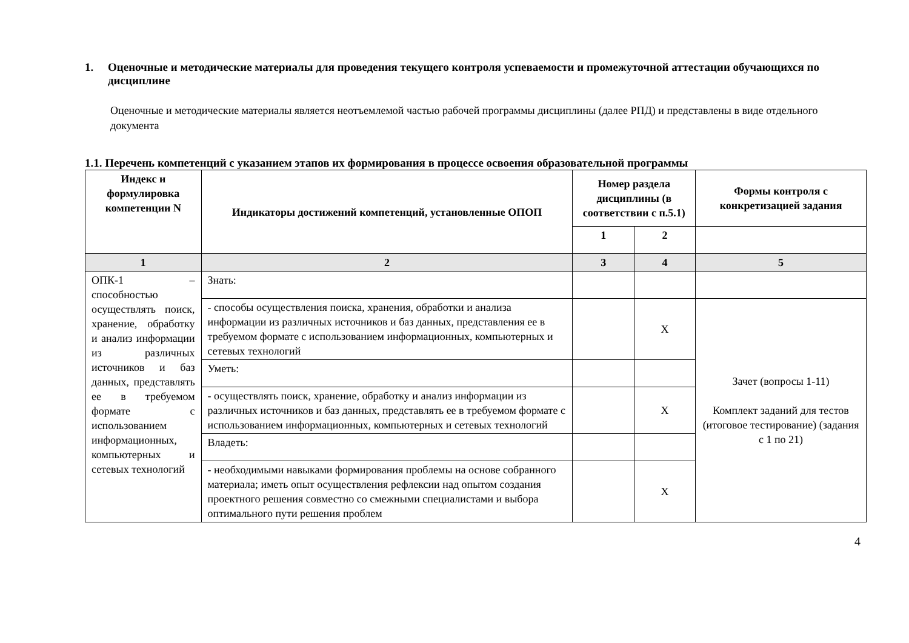1. Оценочные и методические материалы для проведения текущего контроля успеваемости и промежуточной аттестации обучающихся по дисциплине
Оценочные и методические материалы является неотъемлемой частью рабочей программы дисциплины (далее РПД) и представлены в виде отдельного документа
1.1. Перечень компетенций с указанием этапов их формирования в процессе освоения образовательной программы
| Индекс и формулировка компетенции N | Индикаторы достижений компетенций, установленные ОПОП | Номер раздела дисциплины (в соответствии с п.5.1) | | Формы контроля с конкретизацией задания |
| --- | --- | --- | --- | --- |
| | | 1 | 2 | |
| 1 | 2 | 3 | 4 | 5 |
| ОПК-1 – способностью осуществлять поиск, хранение, обработку и анализ информации из различных источников и баз данных, представлять ее в требуемом формате с использованием информационных, компьютерных и сетевых технологий | Знать: | | | |
| | - способы осуществления поиска, хранения, обработки и анализа информации из различных источников и баз данных, представления ее в требуемом формате с использованием информационных, компьютерных и сетевых технологий | | Х | Зачет (вопросы 1-11) Комплект заданий для тестов (итоговое тестирование) (задания с 1 по 21) |
| | Уметь: | | | |
| | - осуществлять поиск, хранение, обработку и анализ информации из различных источников и баз данных, представлять ее в требуемом формате с использованием информационных, компьютерных и сетевых технологий | | Х | |
| | Владеть: | | | |
| | - необходимыми навыками формирования проблемы на основе собранного материала; иметь опыт осуществления рефлексии над опытом создания проектного решения совместно со смежными специалистами и выбора оптимального пути решения проблем | | Х | |
4